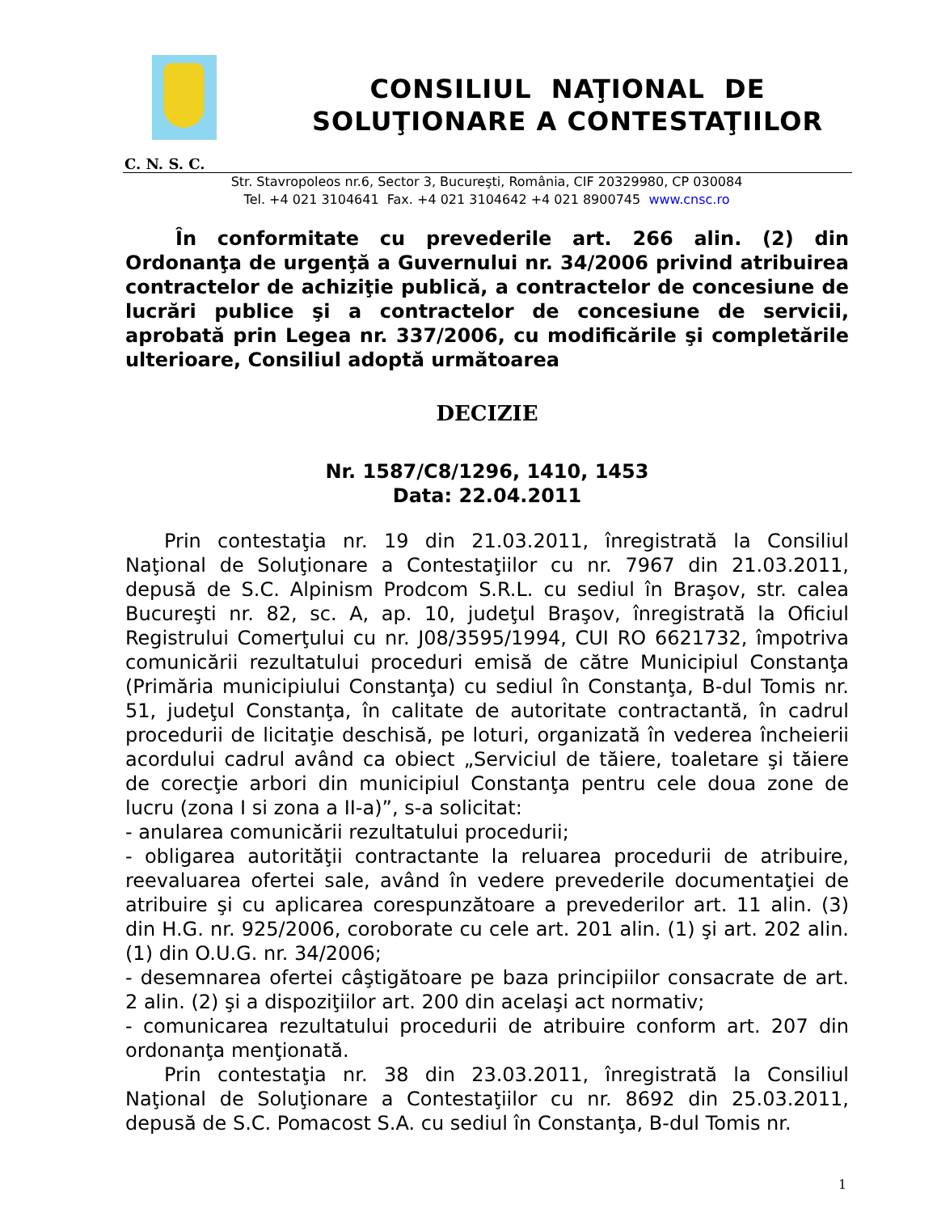CONSILIUL NAŢIONAL DE
SOLUŢIONARE A CONTESTAŢIILOR
C. N. S. C.
Str. Stavropoleos nr.6, Sector 3, Bucureşti, România, CIF 20329980, CP 030084
Tel. +4 021 3104641 Fax. +4 021 3104642 +4 021 8900745 www.cnsc.ro
În conformitate cu prevederile art. 266 alin. (2) din Ordonanţa de urgenţă a Guvernului nr. 34/2006 privind atribuirea contractelor de achiziţie publică, a contractelor de concesiune de lucrări publice şi a contractelor de concesiune de servicii, aprobată prin Legea nr. 337/2006, cu modificările şi completările ulterioare, Consiliul adoptă următoarea
DECIZIE
Nr. 1587/C8/1296, 1410, 1453
Data: 22.04.2011
Prin contestaţia nr. 19 din 21.03.2011, înregistrată la Consiliul Naţional de Soluţionare a Contestaţiilor cu nr. 7967 din 21.03.2011, depusă de S.C. Alpinism Prodcom S.R.L. cu sediul în Braşov, str. calea Bucureşti nr. 82, sc. A, ap. 10, judeţul Braşov, înregistrată la Oficiul Registrului Comerţului cu nr. J08/3595/1994, CUI RO 6621732, împotriva comunicării rezultatului proceduri emisă de către Municipiul Constanţa (Primăria municipiului Constanţa) cu sediul în Constanţa, B-dul Tomis nr. 51, judeţul Constanţa, în calitate de autoritate contractantă, în cadrul procedurii de licitaţie deschisă, pe loturi, organizată în vederea încheierii acordului cadrul având ca obiect „Serviciul de tăiere, toaletare şi tăiere de corecţie arbori din municipiul Constanţa pentru cele doua zone de lucru (zona I si zona a II-a)”, s-a solicitat:
- anularea comunicării rezultatului procedurii;
- obligarea autorităţii contractante la reluarea procedurii de atribuire, reevaluarea ofertei sale, având în vedere prevederile documentaţiei de atribuire şi cu aplicarea corespunzătoare a prevederilor art. 11 alin. (3) din H.G. nr. 925/2006, coroborate cu cele art. 201 alin. (1) şi art. 202 alin. (1) din O.U.G. nr. 34/2006;
- desemnarea ofertei câştigătoare pe baza principiilor consacrate de art. 2 alin. (2) şi a dispoziţiilor art. 200 din acelaşi act normativ;
- comunicarea rezultatului procedurii de atribuire conform art. 207 din ordonanţa menţionată.
Prin contestaţia nr. 38 din 23.03.2011, înregistrată la Consiliul Naţional de Soluţionare a Contestaţiilor cu nr. 8692 din 25.03.2011, depusă de S.C. Pomacost S.A. cu sediul în Constanţa, B-dul Tomis nr.
1